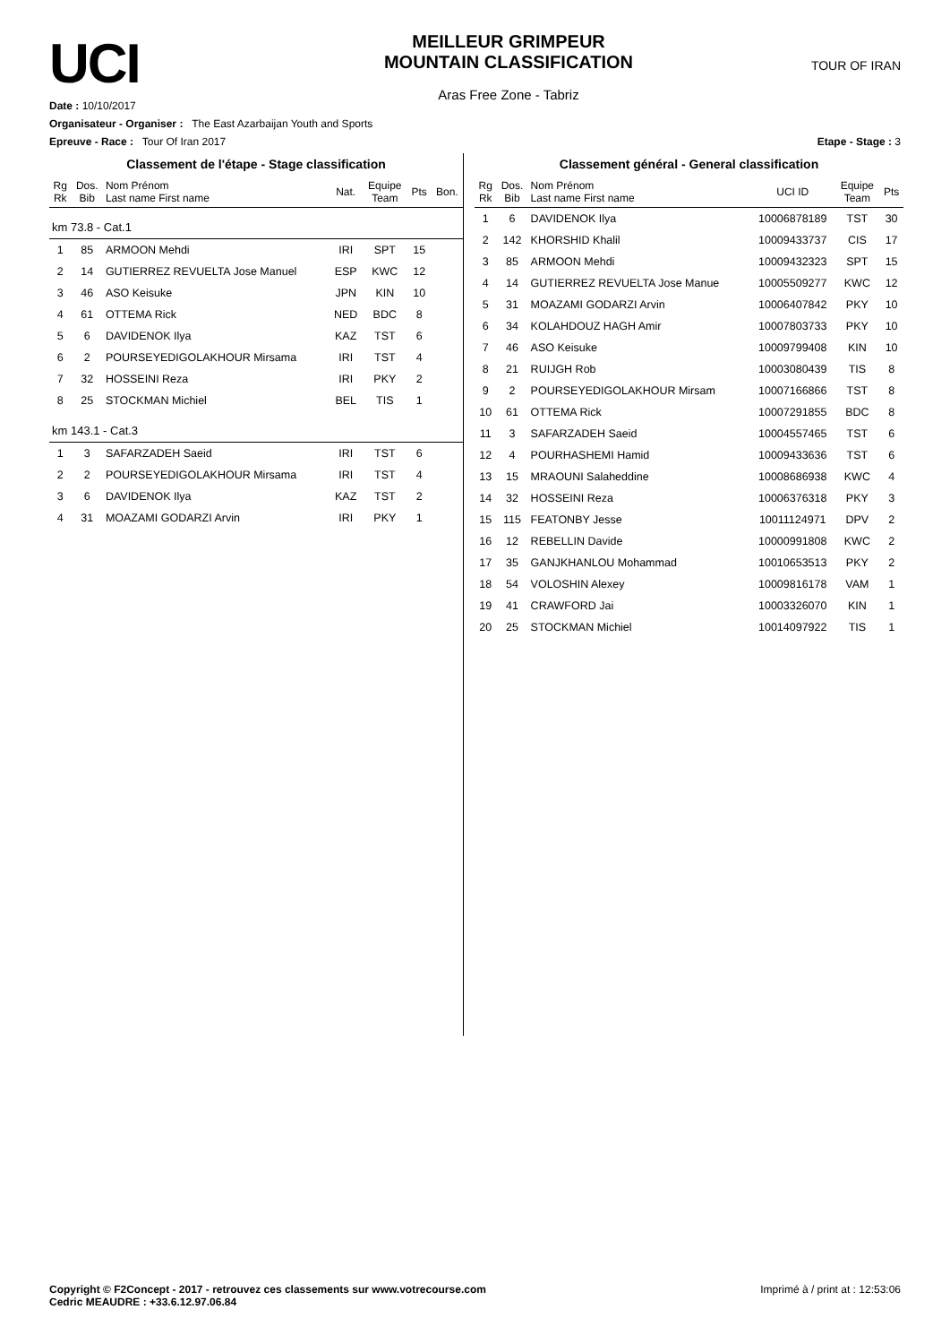UCI
MEILLEUR GRIMPEUR
MOUNTAIN CLASSIFICATION
Aras Free Zone - Tabriz
TOUR OF IRAN
Date : 10/10/2017
Organisateur - Organiser : The East Azarbaijan Youth and Sports
Epreuve - Race : Tour Of Iran 2017 Etape - Stage : 3
Classement de l'étape - Stage classification
| Rg Rk | Dos. Bib | Nom Prénom Last name First name | Nat. | Equipe Team | Pts | Bon. |
| --- | --- | --- | --- | --- | --- | --- |
| km 73.8 - Cat.1 | | | | | | |
| 1 | 85 | ARMOON Mehdi | IRI | SPT | 15 | |
| 2 | 14 | GUTIERREZ REVUELTA Jose Manuel | ESP | KWC | 12 | |
| 3 | 46 | ASO Keisuke | JPN | KIN | 10 | |
| 4 | 61 | OTTEMA Rick | NED | BDC | 8 | |
| 5 | 6 | DAVIDENOK Ilya | KAZ | TST | 6 | |
| 6 | 2 | POURSEYEDIGOLAKHOUR Mirsama | IRI | TST | 4 | |
| 7 | 32 | HOSSEINI Reza | IRI | PKY | 2 | |
| 8 | 25 | STOCKMAN Michiel | BEL | TIS | 1 | |
| km 143.1 - Cat.3 | | | | | | |
| 1 | 3 | SAFARZADEH Saeid | IRI | TST | 6 | |
| 2 | 2 | POURSEYEDIGOLAKHOUR Mirsama | IRI | TST | 4 | |
| 3 | 6 | DAVIDENOK Ilya | KAZ | TST | 2 | |
| 4 | 31 | MOAZAMI GODARZI Arvin | IRI | PKY | 1 | |
Classement général - General classification
| Rg Rk | Dos. Bib | Nom Prénom Last name First name | UCI ID | Equipe Team | Pts |
| --- | --- | --- | --- | --- | --- |
| 1 | 6 | DAVIDENOK Ilya | 10006878189 | TST | 30 |
| 2 | 142 | KHORSHID Khalil | 10009433737 | CIS | 17 |
| 3 | 85 | ARMOON Mehdi | 10009432323 | SPT | 15 |
| 4 | 14 | GUTIERREZ REVUELTA Jose Manue | 10005509277 | KWC | 12 |
| 5 | 31 | MOAZAMI GODARZI Arvin | 10006407842 | PKY | 10 |
| 6 | 34 | KOLAHDOUZ HAGH Amir | 10007803733 | PKY | 10 |
| 7 | 46 | ASO Keisuke | 10009799408 | KIN | 10 |
| 8 | 21 | RUIJGH Rob | 10003080439 | TIS | 8 |
| 9 | 2 | POURSEYEDIGOLAKHOUR Mirsam | 10007166866 | TST | 8 |
| 10 | 61 | OTTEMA Rick | 10007291855 | BDC | 8 |
| 11 | 3 | SAFARZADEH Saeid | 10004557465 | TST | 6 |
| 12 | 4 | POURHASHEMI Hamid | 10009433636 | TST | 6 |
| 13 | 15 | MRAOUNI Salaheddine | 10008686938 | KWC | 4 |
| 14 | 32 | HOSSEINI Reza | 10006376318 | PKY | 3 |
| 15 | 115 | FEATONBY Jesse | 10011124971 | DPV | 2 |
| 16 | 12 | REBELLIN Davide | 10000991808 | KWC | 2 |
| 17 | 35 | GANJKHANLOU Mohammad | 10010653513 | PKY | 2 |
| 18 | 54 | VOLOSHIN Alexey | 10009816178 | VAM | 1 |
| 19 | 41 | CRAWFORD Jai | 10003326070 | KIN | 1 |
| 20 | 25 | STOCKMAN Michiel | 10014097922 | TIS | 1 |
Copyright © F2Concept - 2017 - retrouvez ces classements sur www.votrecourse.com
Cedric MEAUDRE : +33.6.12.97.06.84 Imprimé à / print at : 12:53:06